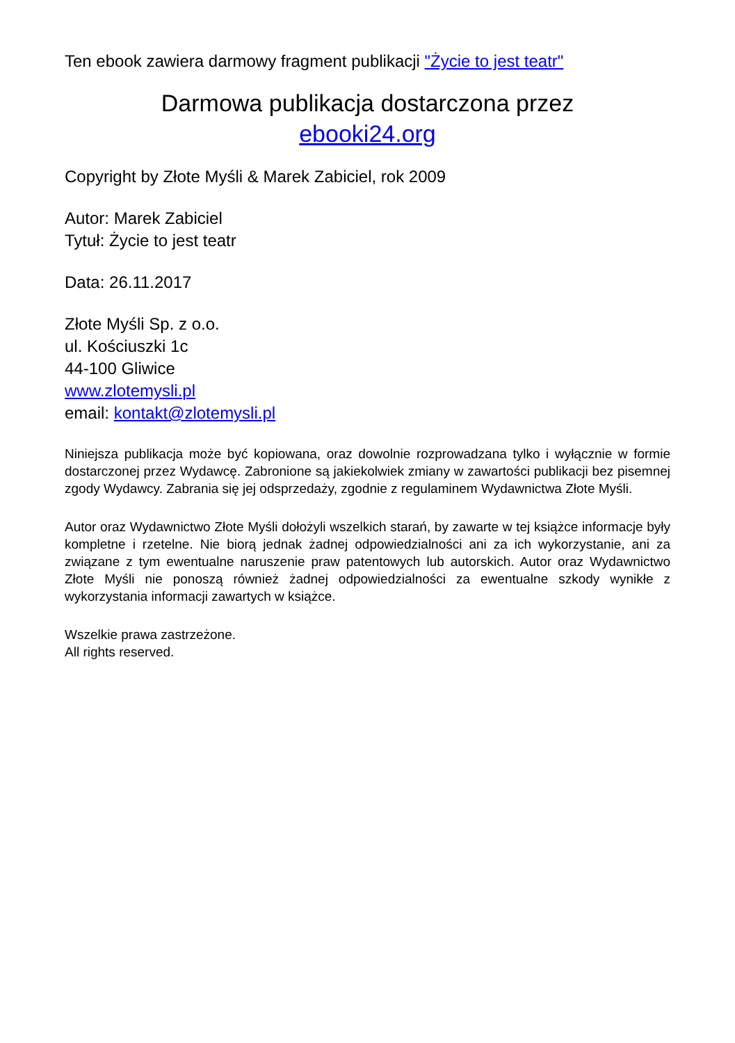Ten ebook zawiera darmowy fragment publikacji "Życie to jest teatr"
Darmowa publikacja dostarczona przez
ebooki24.org
Copyright by Złote Myśli & Marek Zabiciel, rok 2009
Autor: Marek Zabiciel
Tytuł: Życie to jest teatr
Data: 26.11.2017
Złote Myśli Sp. z o.o.
ul. Kościuszki 1c
44-100 Gliwice
www.zlotemysli.pl
email: kontakt@zlotemysli.pl
Niniejsza publikacja może być kopiowana, oraz dowolnie rozprowadzana tylko i wyłącznie w formie dostarczonej przez Wydawcę. Zabronione są jakiekolwiek zmiany w zawartości publikacji bez pisemnej zgody Wydawcy. Zabrania się jej odsprzedaży, zgodnie z regulaminem Wydawnictwa Złote Myśli.
Autor oraz Wydawnictwo Złote Myśli dołożyli wszelkich starań, by zawarte w tej książce informacje były kompletne i rzetelne. Nie biorą jednak żadnej odpowiedzialności ani za ich wykorzystanie, ani za związane z tym ewentualne naruszenie praw patentowych lub autorskich. Autor oraz Wydawnictwo Złote Myśli nie ponoszą również żadnej odpowiedzialności za ewentualne szkody wynikłe z wykorzystania informacji zawartych w książce.
Wszelkie prawa zastrzeżone.
All rights reserved.